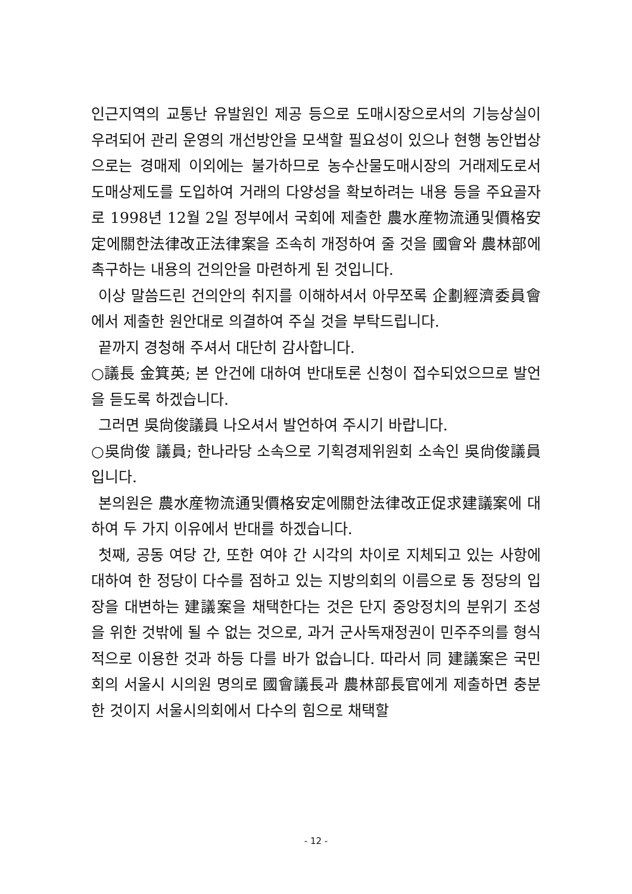인근지역의 교통난 유발원인 제공 등으로 도매시장으로서의 기능상실이 우려되어 관리 운영의 개선방안을 모색할 필요성이 있으나 현행 농안법상으로는 경매제 이외에는 불가하므로 농수산물도매시장의 거래제도로서 도매상제도를 도입하여 거래의 다양성을 확보하려는 내용 등을 주요골자로 1998년 12월 2일 정부에서 국회에 제출한 農水産物流通및價格安定에關한法律改正法律案을 조속히 개정하여 줄 것을 國會와 農林部에 촉구하는 내용의 건의안을 마련하게 된 것입니다.
이상 말씀드린 건의안의 취지를 이해하셔서 아무쪼록 企劃經濟委員會에서 제출한 원안대로 의결하여 주실 것을 부탁드립니다.
끝까지 경청해 주셔서 대단히 감사합니다.
○議長 金箕英; 본 안건에 대하여 반대토론 신청이 접수되었으므로 발언을 듣도록 하겠습니다.
그러면 吳尙俊議員 나오셔서 발언하여 주시기 바랍니다.
○吳尙俊 議員; 한나라당 소속으로 기획경제위원회 소속인 吳尙俊議員입니다.
본의원은 農水産物流通및價格安定에關한法律改正促求建議案에 대하여 두 가지 이유에서 반대를 하겠습니다.
첫째, 공동 여당 간, 또한 여야 간 시각의 차이로 지체되고 있는 사항에 대하여 한 정당이 다수를 점하고 있는 지방의회의 이름으로 동 정당의 입장을 대변하는 建議案을 채택한다는 것은 단지 중앙정치의 분위기 조성을 위한 것밖에 될 수 없는 것으로, 과거 군사독재정권이 민주주의를 형식적으로 이용한 것과 하등 다를 바가 없습니다. 따라서 同 建議案은 국민회의 서울시 시의원 명의로 國會議長과 農林部長官에게 제출하면 충분한 것이지 서울시의회에서 다수의 힘으로 채택할
- 12 -